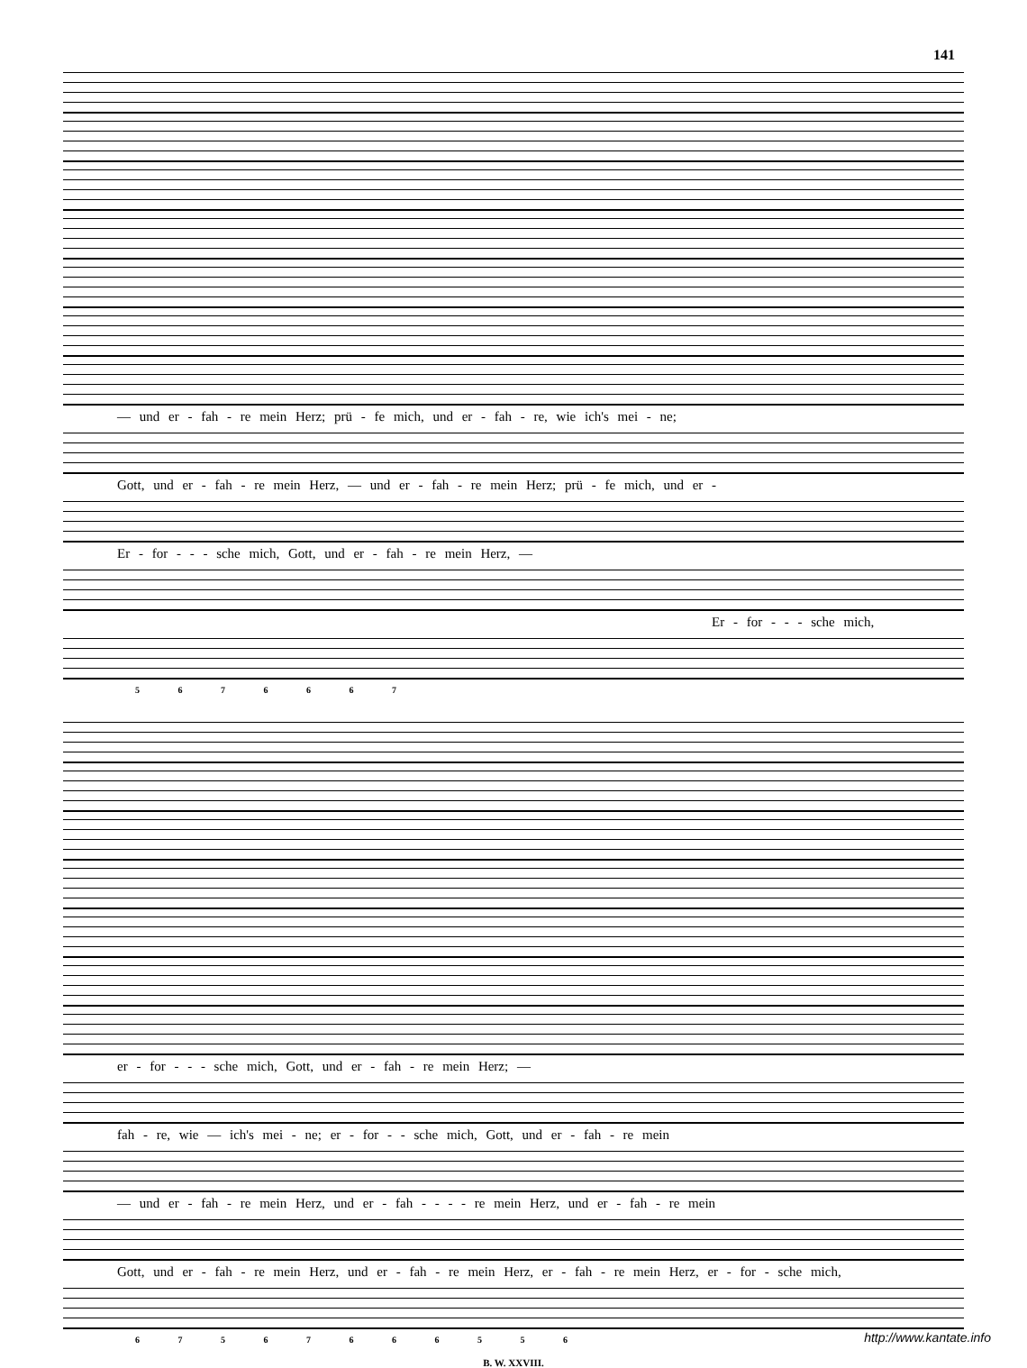141
— und er - fah - re mein Herz; prü - fe mich, und er - fah - re, wie ich's mei - ne;
Gott, und er - fah - re mein Herz, — und er - fah - re mein Herz; prü - fe mich, und er -
Er - for - - - sche mich, Gott, und er - fah - re mein Herz, —
Er - for - - - sche mich,
5 6 7 6 6 6 7
er - for - - - sche mich, Gott, und er - fah - re mein Herz; —
fah - re, wie — ich's mei - ne; er - for - - sche mich, Gott, und er - fah - re mein
— und er - fah - re mein Herz, und er - fah - - - - re mein Herz, und er - fah - re mein
Gott, und er - fah - re mein Herz, und er - fah - re mein Herz, er - fah - re mein Herz, er - for - sche mich,
6 7 5 6 7 6 6 6 5 5 6
B. W. XXVIII.
http://www.kantate.info